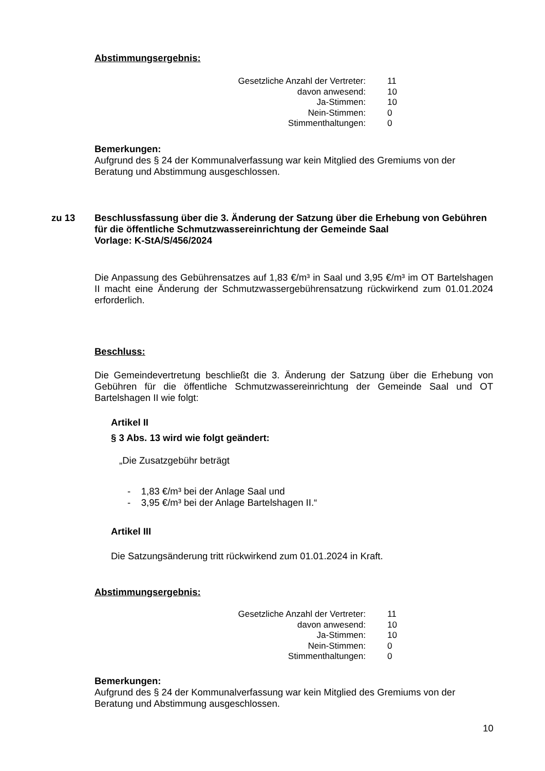Abstimmungsergebnis:
| Gesetzliche Anzahl der Vertreter: | 11 |
| davon anwesend: | 10 |
| Ja-Stimmen: | 10 |
| Nein-Stimmen: | 0 |
| Stimmenthaltungen: | 0 |
Bemerkungen:
Aufgrund des § 24 der Kommunalverfassung war kein Mitglied des Gremiums von der Beratung und Abstimmung ausgeschlossen.
zu 13
Beschlussfassung über die 3. Änderung der Satzung über die Erhebung von Gebühren für die öffentliche Schmutzwassereinrichtung der Gemeinde Saal
Vorlage: K-StA/S/456/2024
Die Anpassung des Gebührensatzes auf 1,83 €/m³ in Saal und 3,95 €/m³ im OT Bartelshagen II macht eine Änderung der Schmutzwassergebührensatzung rückwirkend zum 01.01.2024 erforderlich.
Beschluss:
Die Gemeindevertretung beschließt die 3. Änderung der Satzung über die Erhebung von Gebühren für die öffentliche Schmutzwassereinrichtung der Gemeinde Saal und OT Bartelshagen II wie folgt:
Artikel II
§ 3 Abs. 13 wird wie folgt geändert:
„Die Zusatzgebühr beträgt
- 1,83 €/m³ bei der Anlage Saal und
- 3,95 €/m³ bei der Anlage Bartelshagen II.“
Artikel III
Die Satzungsänderung tritt rückwirkend zum 01.01.2024 in Kraft.
Abstimmungsergebnis:
| Gesetzliche Anzahl der Vertreter: | 11 |
| davon anwesend: | 10 |
| Ja-Stimmen: | 10 |
| Nein-Stimmen: | 0 |
| Stimmenthaltungen: | 0 |
Bemerkungen:
Aufgrund des § 24 der Kommunalverfassung war kein Mitglied des Gremiums von der Beratung und Abstimmung ausgeschlossen.
10